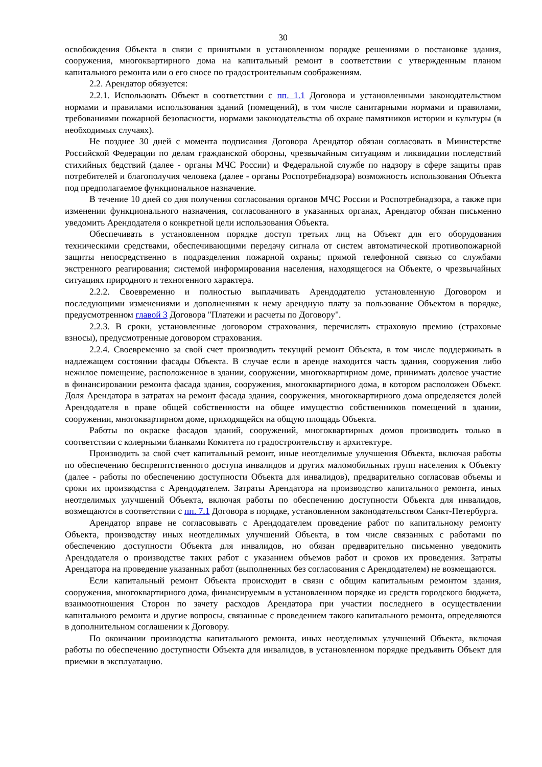30
освобождения Объекта в связи с принятыми в установленном порядке решениями о постановке здания, сооружения, многоквартирного дома на капитальный ремонт в соответствии с утвержденным планом капитального ремонта или о его сносе по градостроительным соображениям.
2.2. Арендатор обязуется:
2.2.1. Использовать Объект в соответствии с пп. 1.1 Договора и установленными законодательством нормами и правилами использования зданий (помещений), в том числе санитарными нормами и правилами, требованиями пожарной безопасности, нормами законодательства об охране памятников истории и культуры (в необходимых случаях).
Не позднее 30 дней с момента подписания Договора Арендатор обязан согласовать в Министерстве Российской Федерации по делам гражданской обороны, чрезвычайным ситуациям и ликвидации последствий стихийных бедствий (далее - органы МЧС России) и Федеральной службе по надзору в сфере защиты прав потребителей и благополучия человека (далее - органы Роспотребнадзора) возможность использования Объекта под предполагаемое функциональное назначение.
В течение 10 дней со дня получения согласования органов МЧС России и Роспотребнадзора, а также при изменении функционального назначения, согласованного в указанных органах, Арендатор обязан письменно уведомить Арендодателя о конкретной цели использования Объекта.
Обеспечивать в установленном порядке доступ третьих лиц на Объект для его оборудования техническими средствами, обеспечивающими передачу сигнала от систем автоматической противопожарной защиты непосредственно в подразделения пожарной охраны; прямой телефонной связью со службами экстренного реагирования; системой информирования населения, находящегося на Объекте, о чрезвычайных ситуациях природного и техногенного характера.
2.2.2. Своевременно и полностью выплачивать Арендодателю установленную Договором и последующими изменениями и дополнениями к нему арендную плату за пользование Объектом в порядке, предусмотренном главой 3 Договора "Платежи и расчеты по Договору".
2.2.3. В сроки, установленные договором страхования, перечислять страховую премию (страховые взносы), предусмотренные договором страхования.
2.2.4. Своевременно за свой счет производить текущий ремонт Объекта, в том числе поддерживать в надлежащем состоянии фасады Объекта. В случае если в аренде находится часть здания, сооружения либо нежилое помещение, расположенное в здании, сооружении, многоквартирном доме, принимать долевое участие в финансировании ремонта фасада здания, сооружения, многоквартирного дома, в котором расположен Объект. Доля Арендатора в затратах на ремонт фасада здания, сооружения, многоквартирного дома определяется долей Арендодателя в праве общей собственности на общее имущество собственников помещений в здании, сооружении, многоквартирном доме, приходящейся на общую площадь Объекта.
Работы по окраске фасадов зданий, сооружений, многоквартирных домов производить только в соответствии с колерными бланками Комитета по градостроительству и архитектуре.
Производить за свой счет капитальный ремонт, иные неотделимые улучшения Объекта, включая работы по обеспечению беспрепятственного доступа инвалидов и других маломобильных групп населения к Объекту (далее - работы по обеспечению доступности Объекта для инвалидов), предварительно согласовав объемы и сроки их производства с Арендодателем. Затраты Арендатора на производство капитального ремонта, иных неотделимых улучшений Объекта, включая работы по обеспечению доступности Объекта для инвалидов, возмещаются в соответствии с пп. 7.1 Договора в порядке, установленном законодательством Санкт-Петербурга.
Арендатор вправе не согласовывать с Арендодателем проведение работ по капитальному ремонту Объекта, производству иных неотделимых улучшений Объекта, в том числе связанных с работами по обеспечению доступности Объекта для инвалидов, но обязан предварительно письменно уведомить Арендодателя о производстве таких работ с указанием объемов работ и сроков их проведения. Затраты Арендатора на проведение указанных работ (выполненных без согласования с Арендодателем) не возмещаются.
Если капитальный ремонт Объекта происходит в связи с общим капитальным ремонтом здания, сооружения, многоквартирного дома, финансируемым в установленном порядке из средств городского бюджета, взаимоотношения Сторон по зачету расходов Арендатора при участии последнего в осуществлении капитального ремонта и другие вопросы, связанные с проведением такого капитального ремонта, определяются в дополнительном соглашении к Договору.
По окончании производства капитального ремонта, иных неотделимых улучшений Объекта, включая работы по обеспечению доступности Объекта для инвалидов, в установленном порядке предъявить Объект для приемки в эксплуатацию.